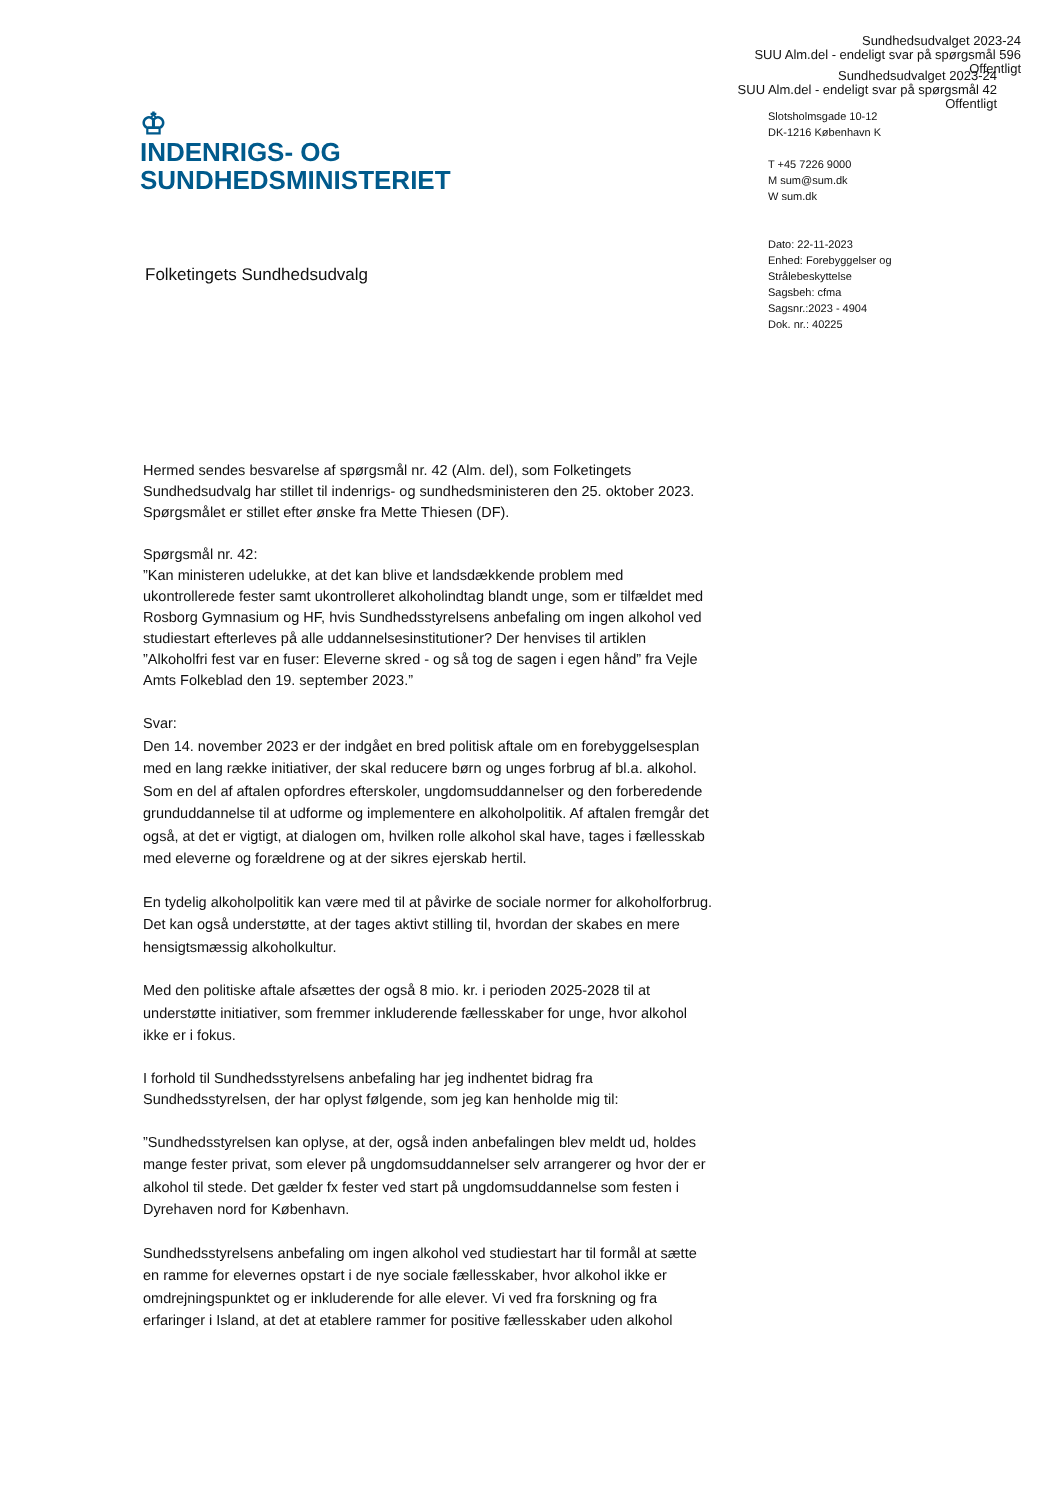Sundhedsudvalget 2023-24
SUU Alm.del - endeligt svar på spørgsmål 596
Offentligt
Sundhedsudvalget 2023-24
SUU Alm.del - endeligt svar på spørgsmål 42
Offentligt
♔
INDENRIGS- OG
SUNDHEDSMINISTERIET
Slotsholmsgade 10-12
DK-1216 København K
T +45 7226 9000
M sum@sum.dk
W sum.dk
Dato: 22-11-2023
Enhed: Forebyggelser og
Strålebeskyttelse
Sagsbeh: cfma
Sagsnr.:2023 - 4904
Dok. nr.: 40225
Folketingets Sundhedsudvalg
Hermed sendes besvarelse af spørgsmål nr. 42 (Alm. del), som Folketingets Sundhedsudvalg har stillet til indenrigs- og sundhedsministeren den 25. oktober 2023. Spørgsmålet er stillet efter ønske fra Mette Thiesen (DF).
Spørgsmål nr. 42:
”Kan ministeren udelukke, at det kan blive et landsdækkende problem med ukontrollerede fester samt ukontrolleret alkoholindtag blandt unge, som er tilfældet med Rosborg Gymnasium og HF, hvis Sundhedsstyrelsens anbefaling om ingen alkohol ved studiestart efterleves på alle uddannelsesinstitutioner? Der henvises til artiklen ”Alkoholfri fest var en fuser: Eleverne skred - og så tog de sagen i egen hånd” fra Vejle Amts Folkeblad den 19. september 2023.”
Svar:
Den 14. november 2023 er der indgået en bred politisk aftale om en forebyggelsesplan med en lang række initiativer, der skal reducere børn og unges forbrug af bl.a. alkohol. Som en del af aftalen opfordres efterskoler, ungdomsuddannelser og den forberedende grunduddannelse til at udforme og implementere en alkoholpolitik. Af aftalen fremgår det også, at det er vigtigt, at dialogen om, hvilken rolle alkohol skal have, tages i fællesskab med eleverne og forældrene og at der sikres ejerskab hertil.
En tydelig alkoholpolitik kan være med til at påvirke de sociale normer for alkoholforbrug. Det kan også understøtte, at der tages aktivt stilling til, hvordan der skabes en mere hensigtsmæssig alkoholkultur.
Med den politiske aftale afsættes der også 8 mio. kr. i perioden 2025-2028 til at understøtte initiativer, som fremmer inkluderende fællesskaber for unge, hvor alkohol ikke er i fokus.
I forhold til Sundhedsstyrelsens anbefaling har jeg indhentet bidrag fra Sundhedsstyrelsen, der har oplyst følgende, som jeg kan henholde mig til:
”Sundhedsstyrelsen kan oplyse, at der, også inden anbefalingen blev meldt ud, holdes mange fester privat, som elever på ungdomsuddannelser selv arrangerer og hvor der er alkohol til stede. Det gælder fx fester ved start på ungdomsuddannelse som festen i Dyrehaven nord for København.
Sundhedsstyrelsens anbefaling om ingen alkohol ved studiestart har til formål at sætte en ramme for elevernes opstart i de nye sociale fællesskaber, hvor alkohol ikke er omdrejningspunktet og er inkluderende for alle elever. Vi ved fra forskning og fra erfaringer i Island, at det at etablere rammer for positive fællesskaber uden alkohol